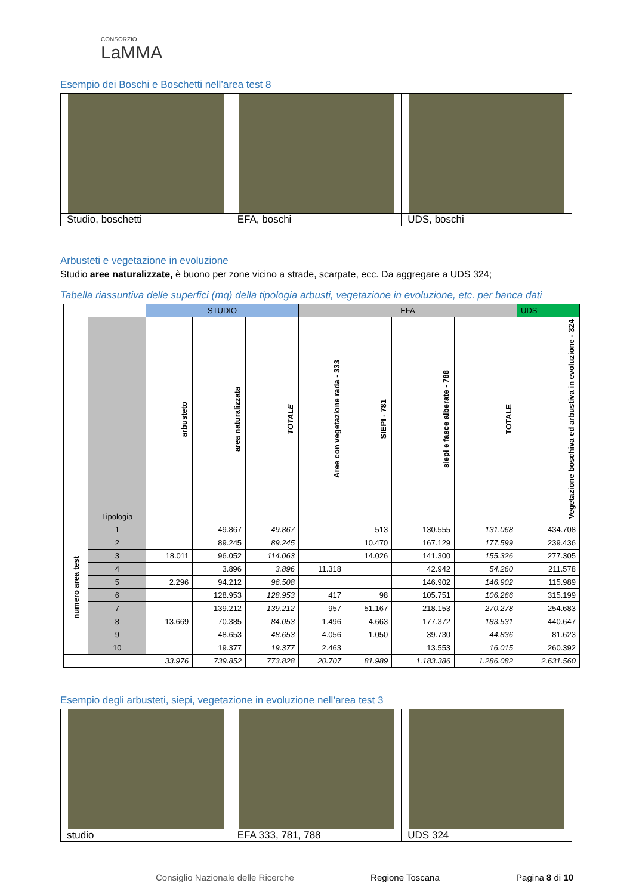CONSORZIO
LaMMA
Esempio dei Boschi e Boschetti nell’area test 8
| Studio, boschetti | EFA, boschi | UDS, boschi |
Arbusteti e vegetazione in evoluzione
Studio aree naturalizzate, è buono per zone vicino a strade, scarpate, ecc. Da aggregare a UDS 324;
Tabella riassuntiva delle superfici (mq) della tipologia arbusti, vegetazione in evoluzione, etc. per banca dati
| | | STUDIO | | | EFA | | | | UDS |
| --- | --- | --- | --- | --- | --- | --- | --- | --- | --- |
| | Tipologia | arbusteto | area naturalizzata | TOTALE | Aree con vegetazione rada - 333 | SIEPI - 781 | siepi e fasce alberate - 788 | TOTALE | Vegetazione boschiva ed arbustiva in evoluzione - 324 |
| numero area test | 1 | | 49.867 | 49.867 | | 513 | 130.555 | 131.068 | 434.708 |
| | 2 | | 89.245 | 89.245 | | 10.470 | 167.129 | 177.599 | 239.436 |
| | 3 | 18.011 | 96.052 | 114.063 | | 14.026 | 141.300 | 155.326 | 277.305 |
| | 4 | | 3.896 | 3.896 | 11.318 | | 42.942 | 54.260 | 211.578 |
| | 5 | 2.296 | 94.212 | 96.508 | | | 146.902 | 146.902 | 115.989 |
| | 6 | | 128.953 | 128.953 | 417 | 98 | 105.751 | 106.266 | 315.199 |
| | 7 | | 139.212 | 139.212 | 957 | 51.167 | 218.153 | 270.278 | 254.683 |
| | 8 | 13.669 | 70.385 | 84.053 | 1.496 | 4.663 | 177.372 | 183.531 | 440.647 |
| | 9 | | 48.653 | 48.653 | 4.056 | 1.050 | 39.730 | 44.836 | 81.623 |
| | 10 | | 19.377 | 19.377 | 2.463 | | 13.553 | 16.015 | 260.392 |
| | | 33.976 | 739.852 | 773.828 | 20.707 | 81.989 | 1.183.386 | 1.286.082 | 2.631.560 |
Esempio degli arbusteti, siepi, vegetazione in evoluzione nell’area test 3
| studio | EFA 333, 781, 788 | UDS 324 |
Consiglio Nazionale delle Ricerche Regione Toscana Pagina 8 di 10